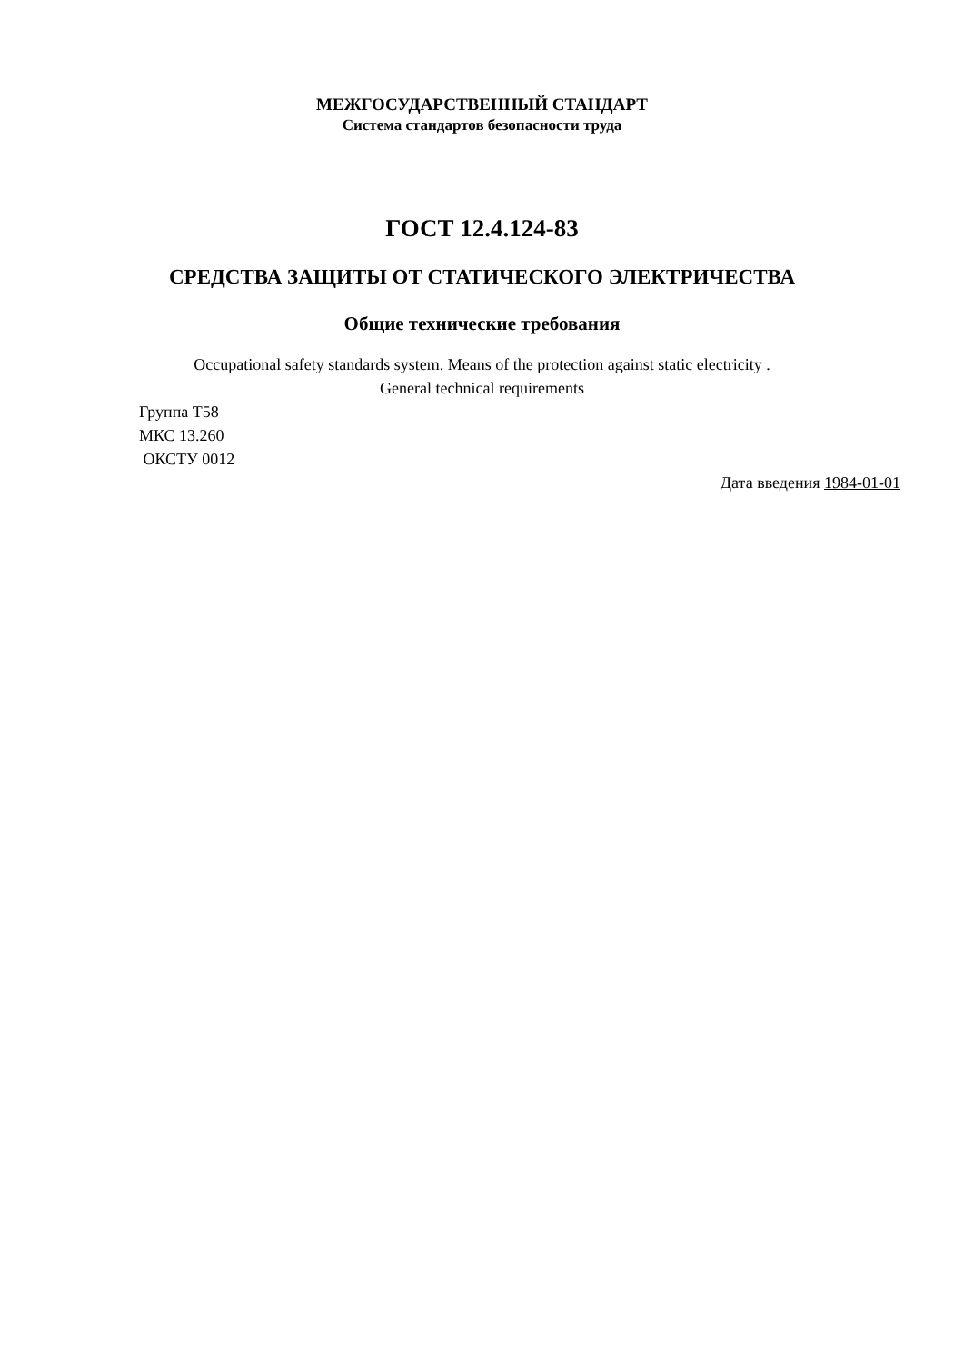МЕЖГОСУДАРСТВЕННЫЙ СТАНДАРТ
Система стандартов безопасности труда
ГОСТ 12.4.124-83
СРЕДСТВА ЗАЩИТЫ ОТ СТАТИЧЕСКОГО ЭЛЕКТРИЧЕСТВА
Общие технические требования
Occupational safety standards system. Means of the protection against static electricity .
General technical requirements
Группа Т58
МКС 13.260
ОКСТУ 0012
Дата введения 1984-01-01